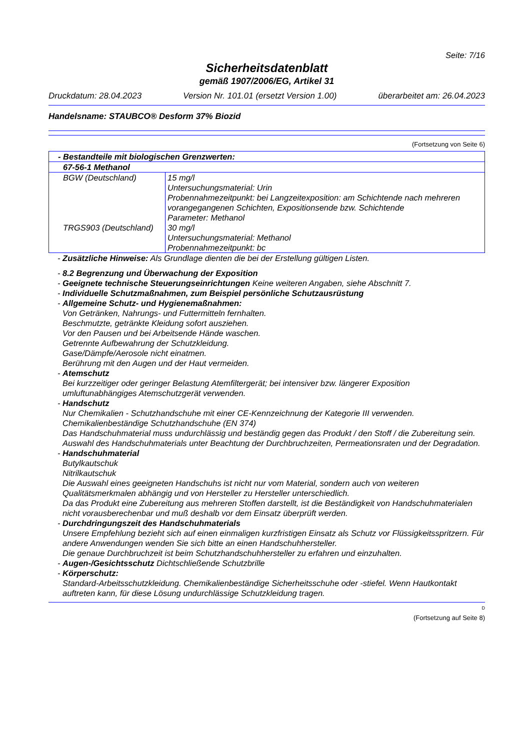Seite: 7/16
Sicherheitsdatenblatt
gemäß 1907/2006/EG, Artikel 31
Druckdatum: 28.04.2023 Version Nr. 101.01 (ersetzt Version 1.00) überarbeitet am: 26.04.2023
Handelsname: STAUBCO® Desform 37% Biozid
(Fortsetzung von Seite 6)
| - Bestandteile mit biologischen Grenzwerten: | |
| --- | --- |
| 67-56-1 Methanol | |
| BGW (Deutschland) | 15 mg/l Untersuchungsmaterial: Urin Probennahmezeitpunkt: bei Langzeitexposition: am Schichtende nach mehreren vorangegangenen Schichten, Expositionsende bzw. Schichtende Parameter: Methanol |
| TRGS903 (Deutschland) | 30 mg/l Untersuchungsmaterial: Methanol Probennahmezeitpunkt: bc |
- Zusätzliche Hinweise: Als Grundlage dienten die bei der Erstellung gültigen Listen.
- 8.2 Begrenzung und Überwachung der Exposition
- Geeignete technische Steuerungseinrichtungen Keine weiteren Angaben, siehe Abschnitt 7.
- Individuelle Schutzmaßnahmen, zum Beispiel persönliche Schutzausrüstung
- Allgemeine Schutz- und Hygienemaßnahmen:
Von Getränken, Nahrungs- und Futtermitteln fernhalten.
Beschmutzte, getränkte Kleidung sofort ausziehen.
Vor den Pausen und bei Arbeitsende Hände waschen.
Getrennte Aufbewahrung der Schutzkleidung.
Gase/Dämpfe/Aerosole nicht einatmen.
Berührung mit den Augen und der Haut vermeiden.
- Atemschutz
Bei kurzzeitiger oder geringer Belastung Atemfiltergerät; bei intensiver bzw. längerer Exposition umluftunabhängiges Atemschutzgerät verwenden.
- Handschutz
Nur Chemikalien - Schutzhandschuhe mit einer CE-Kennzeichnung der Kategorie III verwenden.
Chemikalienbeständige Schutzhandschuhe (EN 374)
Das Handschuhmaterial muss undurchlässig und beständig gegen das Produkt / den Stoff / die Zubereitung sein.
Auswahl des Handschuhmaterials unter Beachtung der Durchbruchzeiten, Permeationsraten und der Degradation.
- Handschuhmaterial
Butylkautschuk
Nitrilkautschuk
Die Auswahl eines geeigneten Handschuhs ist nicht nur vom Material, sondern auch von weiteren Qualitätsmerkmalen abhängig und von Hersteller zu Hersteller unterschiedlich.
Da das Produkt eine Zubereitung aus mehreren Stoffen darstellt, ist die Beständigkeit von Handschuhmaterialen nicht vorausberechenbar und muß deshalb vor dem Einsatz überprüft werden.
- Durchdringungszeit des Handschuhmaterials
Unsere Empfehlung bezieht sich auf einen einmaligen kurzfristigen Einsatz als Schutz vor Flüssigkeitsspritzern. Für andere Anwendungen wenden Sie sich bitte an einen Handschuhhersteller.
Die genaue Durchbruchzeit ist beim Schutzhandschuhhersteller zu erfahren und einzuhalten.
- Augen-/Gesichtsschutz Dichtschließende Schutzbrille
- Körperschutz:
Standard-Arbeitsschutzkleidung. Chemikalienbeständige Sicherheitsschuhe oder -stiefel. Wenn Hautkontakt auftreten kann, für diese Lösung undurchlässige Schutzkleidung tragen.
D
(Fortsetzung auf Seite 8)